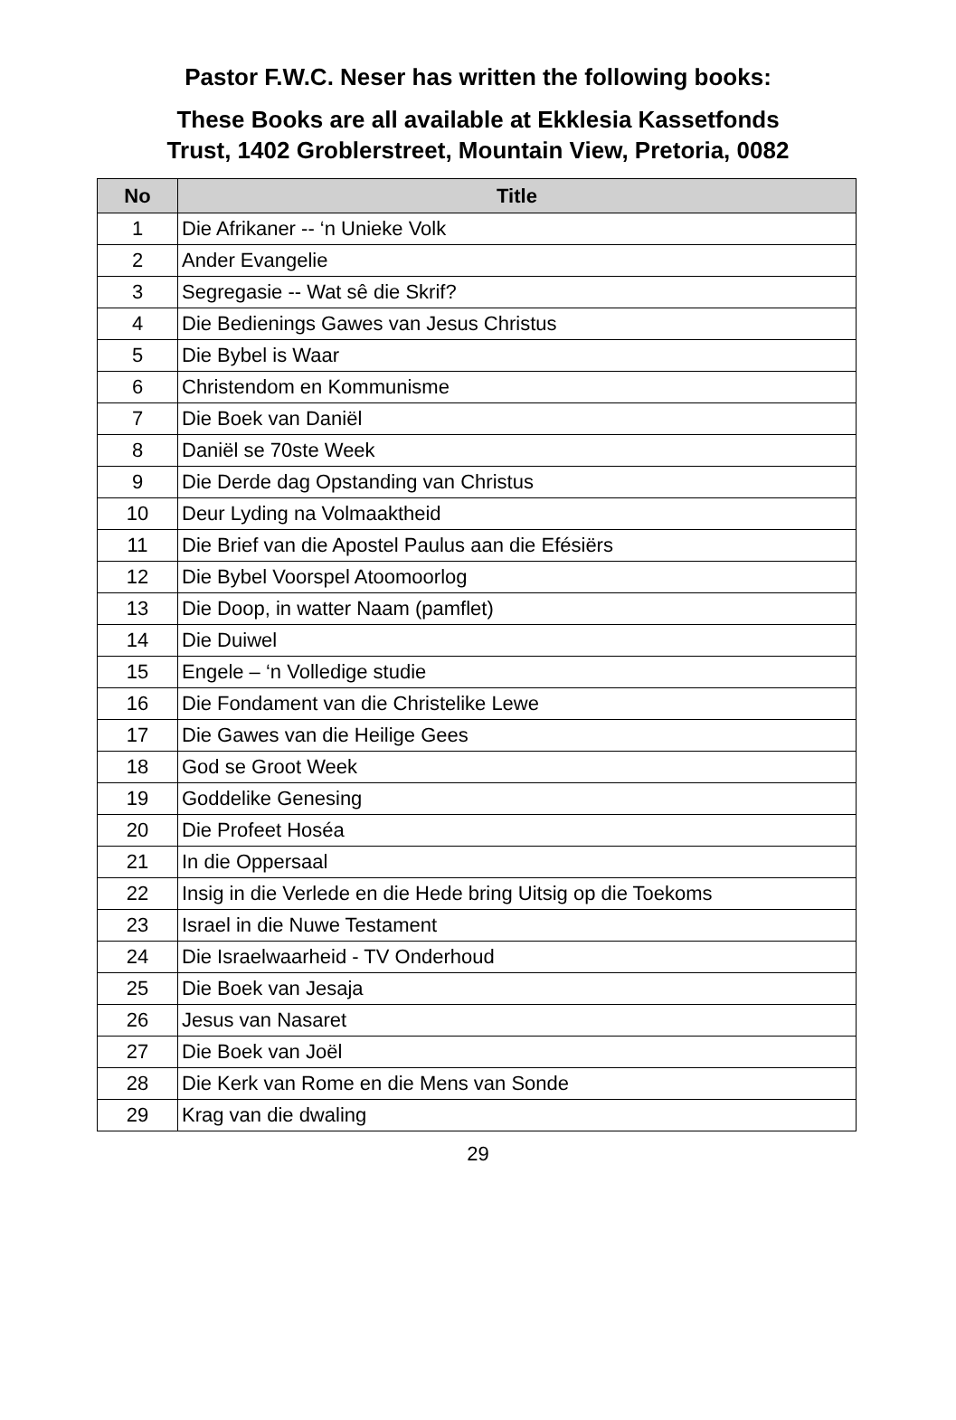Pastor F.W.C. Neser has written the following books:
These Books are all available at Ekklesia Kassetfonds
Trust, 1402 Groblerstreet, Mountain View, Pretoria, 0082
| No | Title |
| --- | --- |
| 1 | Die Afrikaner -- ‘n Unieke Volk |
| 2 | Ander Evangelie |
| 3 | Segregasie -- Wat sê die Skrif? |
| 4 | Die Bedienings Gawes van Jesus Christus |
| 5 | Die Bybel is Waar |
| 6 | Christendom en Kommunisme |
| 7 | Die Boek van Daniël |
| 8 | Daniël se 70ste Week |
| 9 | Die Derde dag Opstanding van Christus |
| 10 | Deur Lyding na Volmaaktheid |
| 11 | Die Brief van die Apostel Paulus aan die Efésiërs |
| 12 | Die Bybel Voorspel Atoomoorlog |
| 13 | Die Doop, in watter Naam (pamflet) |
| 14 | Die Duiwel |
| 15 | Engele – ‘n Volledige studie |
| 16 | Die Fondament van die Christelike Lewe |
| 17 | Die Gawes van die Heilige Gees |
| 18 | God se Groot Week |
| 19 | Goddelike Genesing |
| 20 | Die Profeet Hoséa |
| 21 | In die Oppersaal |
| 22 | Insig in die Verlede en die Hede bring Uitsig op die Toekoms |
| 23 | Israel in die Nuwe Testament |
| 24 | Die Israelwaarheid - TV Onderhoud |
| 25 | Die Boek van Jesaja |
| 26 | Jesus van Nasaret |
| 27 | Die Boek van Joël |
| 28 | Die Kerk van Rome en die Mens van Sonde |
| 29 | Krag van die dwaling |
29